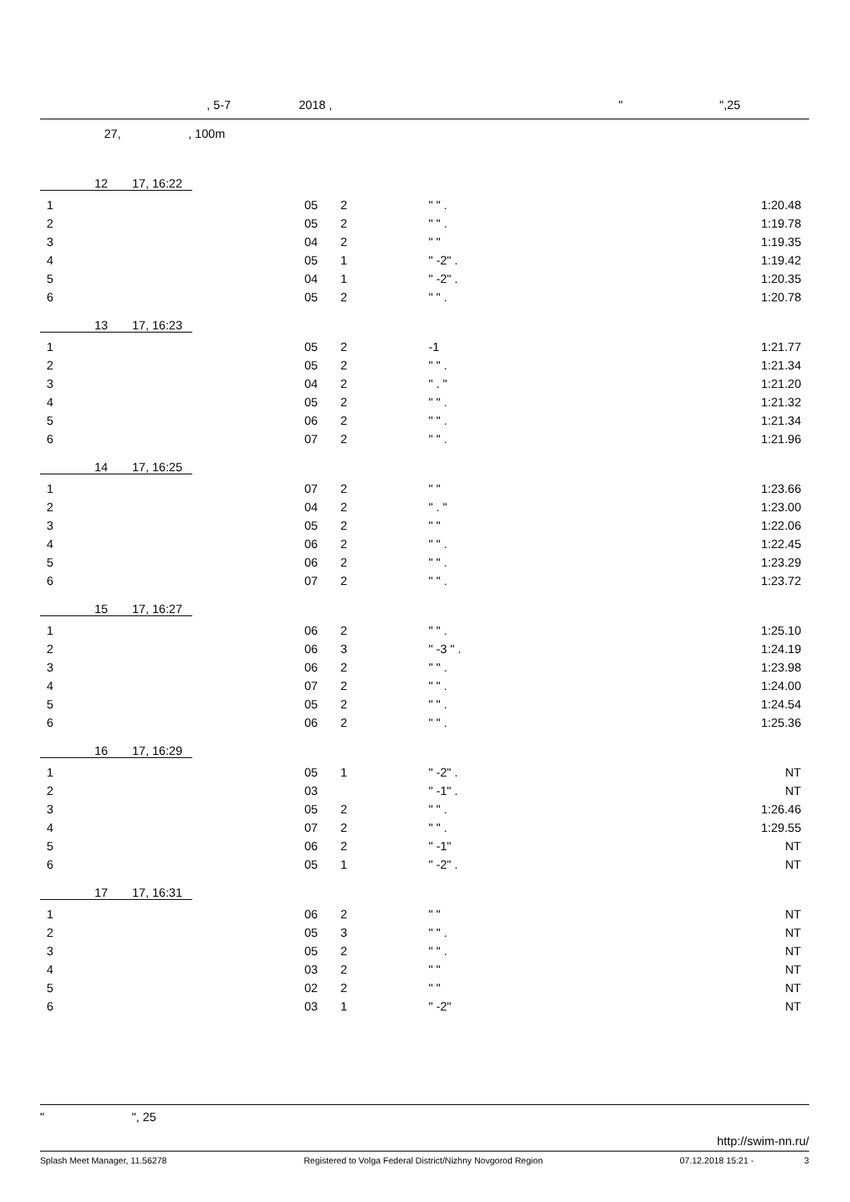, 5-7 2018 , " ",25
27, , 100m
12 17, 16:22
| 1 | 05 | 2 | " " . | 1:20.48 |
| 2 | 05 | 2 | " " . | 1:19.78 |
| 3 | 04 | 2 | " " | 1:19.35 |
| 4 | 05 | 1 | " -2" . | 1:19.42 |
| 5 | 04 | 1 | " -2" . | 1:20.35 |
| 6 | 05 | 2 | " " . | 1:20.78 |
13 17, 16:23
| 1 | 05 | 2 | -1 | 1:21.77 |
| 2 | 05 | 2 | " " . | 1:21.34 |
| 3 | 04 | 2 | " . " | 1:21.20 |
| 4 | 05 | 2 | " " . | 1:21.32 |
| 5 | 06 | 2 | " " . | 1:21.34 |
| 6 | 07 | 2 | " " . | 1:21.96 |
14 17, 16:25
| 1 | 07 | 2 | " " | 1:23.66 |
| 2 | 04 | 2 | " . " | 1:23.00 |
| 3 | 05 | 2 | " " | 1:22.06 |
| 4 | 06 | 2 | " " . | 1:22.45 |
| 5 | 06 | 2 | " " . | 1:23.29 |
| 6 | 07 | 2 | " " . | 1:23.72 |
15 17, 16:27
| 1 | 06 | 2 | " " . | 1:25.10 |
| 2 | 06 | 3 | " -3 " . | 1:24.19 |
| 3 | 06 | 2 | " " . | 1:23.98 |
| 4 | 07 | 2 | " " . | 1:24.00 |
| 5 | 05 | 2 | " " . | 1:24.54 |
| 6 | 06 | 2 | " " . | 1:25.36 |
16 17, 16:29
| 1 | 05 | 1 | " -2" . | NT |
| 2 | 03 | | " -1" . | NT |
| 3 | 05 | 2 | " " . | 1:26.46 |
| 4 | 07 | 2 | " " . | 1:29.55 |
| 5 | 06 | 2 | " -1" | NT |
| 6 | 05 | 1 | " -2" . | NT |
17 17, 16:31
| 1 | 06 | 2 | " " | NT |
| 2 | 05 | 3 | " " . | NT |
| 3 | 05 | 2 | " " . | NT |
| 4 | 03 | 2 | " " | NT |
| 5 | 02 | 2 | " " | NT |
| 6 | 03 | 1 | " -2" | NT |
" ", 25
http://swim-nn.ru/
Splash Meet Manager, 11.56278 Registered to Volga Federal District/Nizhny Novgorod Region 07.12.2018 15:21 - 3